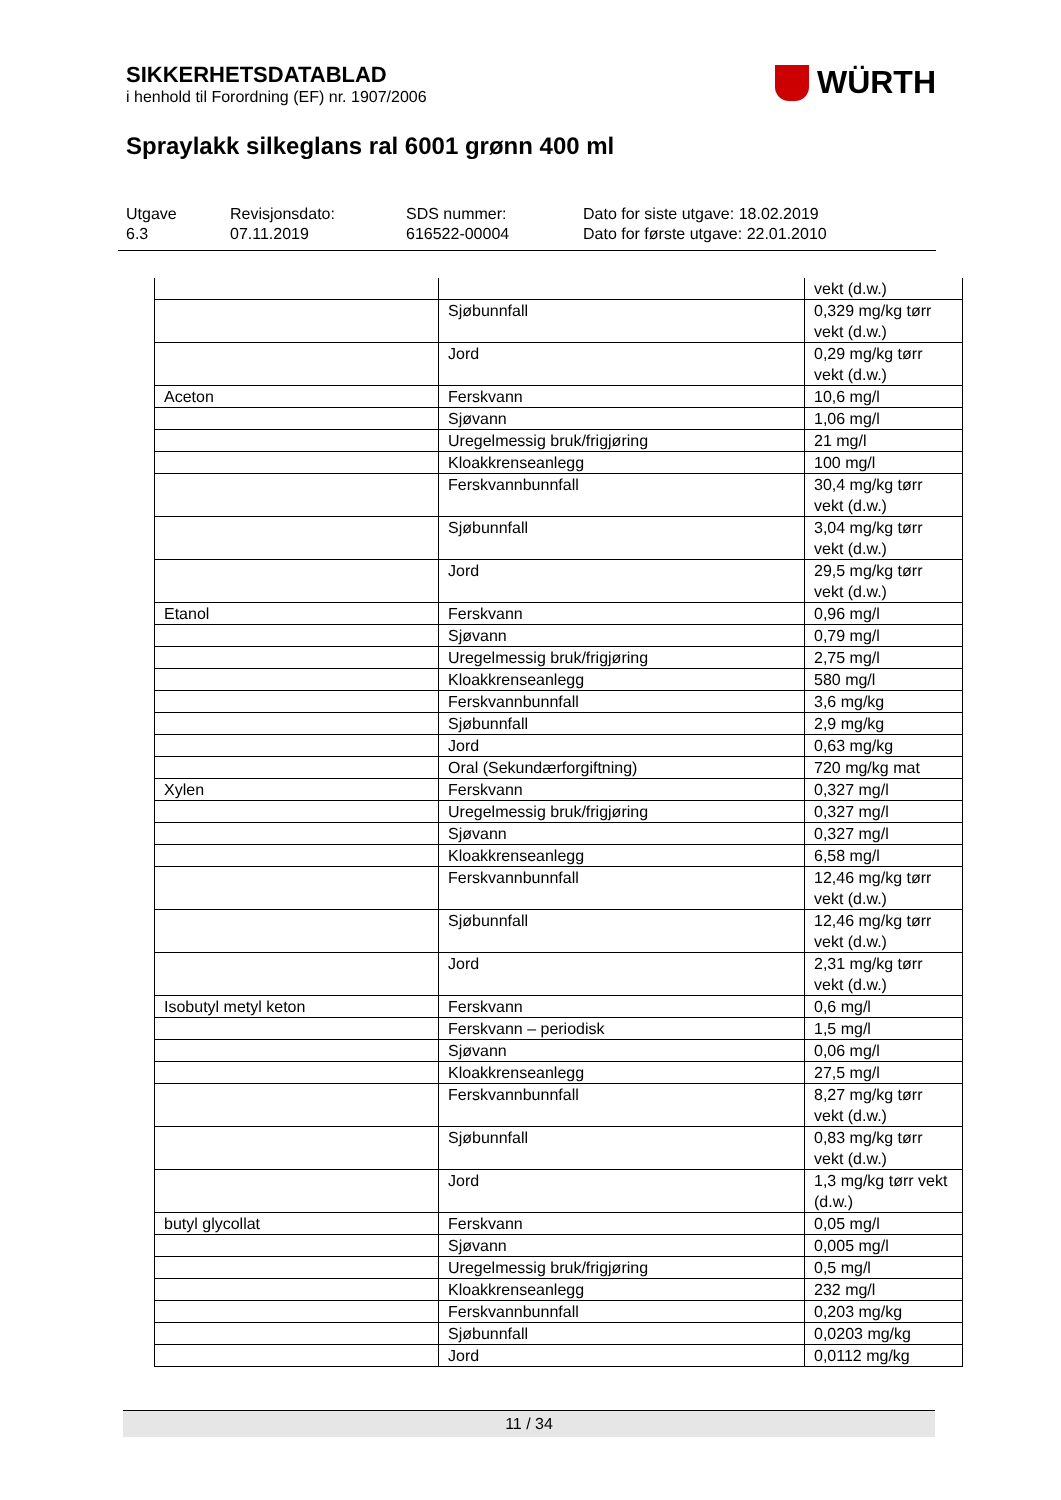SIKKERHETSDATABLAD
i henhold til Forordning (EF) nr. 1907/2006
WÜRTH
Spraylakk silkeglans ral 6001 grønn 400 ml
Utgave
6.3
Revisjonsdato:
07.11.2019
SDS nummer:
616522-00004
Dato for siste utgave: 18.02.2019
Dato for første utgave: 22.01.2010
| | | vekt (d.w.) |
| | Sjøbunnfall | 0,329 mg/kg tørr vekt (d.w.) |
| | Jord | 0,29 mg/kg tørr vekt (d.w.) |
| Aceton | Ferskvann | 10,6 mg/l |
| | Sjøvann | 1,06 mg/l |
| | Uregelmessig bruk/frigjøring | 21 mg/l |
| | Kloakkrenseanlegg | 100 mg/l |
| | Ferskvannbunnfall | 30,4 mg/kg tørr vekt (d.w.) |
| | Sjøbunnfall | 3,04 mg/kg tørr vekt (d.w.) |
| | Jord | 29,5 mg/kg tørr vekt (d.w.) |
| Etanol | Ferskvann | 0,96 mg/l |
| | Sjøvann | 0,79 mg/l |
| | Uregelmessig bruk/frigjøring | 2,75 mg/l |
| | Kloakkrenseanlegg | 580 mg/l |
| | Ferskvannbunnfall | 3,6 mg/kg |
| | Sjøbunnfall | 2,9 mg/kg |
| | Jord | 0,63 mg/kg |
| | Oral (Sekundærforgiftning) | 720 mg/kg mat |
| Xylen | Ferskvann | 0,327 mg/l |
| | Uregelmessig bruk/frigjøring | 0,327 mg/l |
| | Sjøvann | 0,327 mg/l |
| | Kloakkrenseanlegg | 6,58 mg/l |
| | Ferskvannbunnfall | 12,46 mg/kg tørr vekt (d.w.) |
| | Sjøbunnfall | 12,46 mg/kg tørr vekt (d.w.) |
| | Jord | 2,31 mg/kg tørr vekt (d.w.) |
| Isobutyl metyl keton | Ferskvann | 0,6 mg/l |
| | Ferskvann – periodisk | 1,5 mg/l |
| | Sjøvann | 0,06 mg/l |
| | Kloakkrenseanlegg | 27,5 mg/l |
| | Ferskvannbunnfall | 8,27 mg/kg tørr vekt (d.w.) |
| | Sjøbunnfall | 0,83 mg/kg tørr vekt (d.w.) |
| | Jord | 1,3 mg/kg tørr vekt (d.w.) |
| butyl glycollat | Ferskvann | 0,05 mg/l |
| | Sjøvann | 0,005 mg/l |
| | Uregelmessig bruk/frigjøring | 0,5 mg/l |
| | Kloakkrenseanlegg | 232 mg/l |
| | Ferskvannbunnfall | 0,203 mg/kg |
| | Sjøbunnfall | 0,0203 mg/kg |
| | Jord | 0,0112 mg/kg |
11 / 34